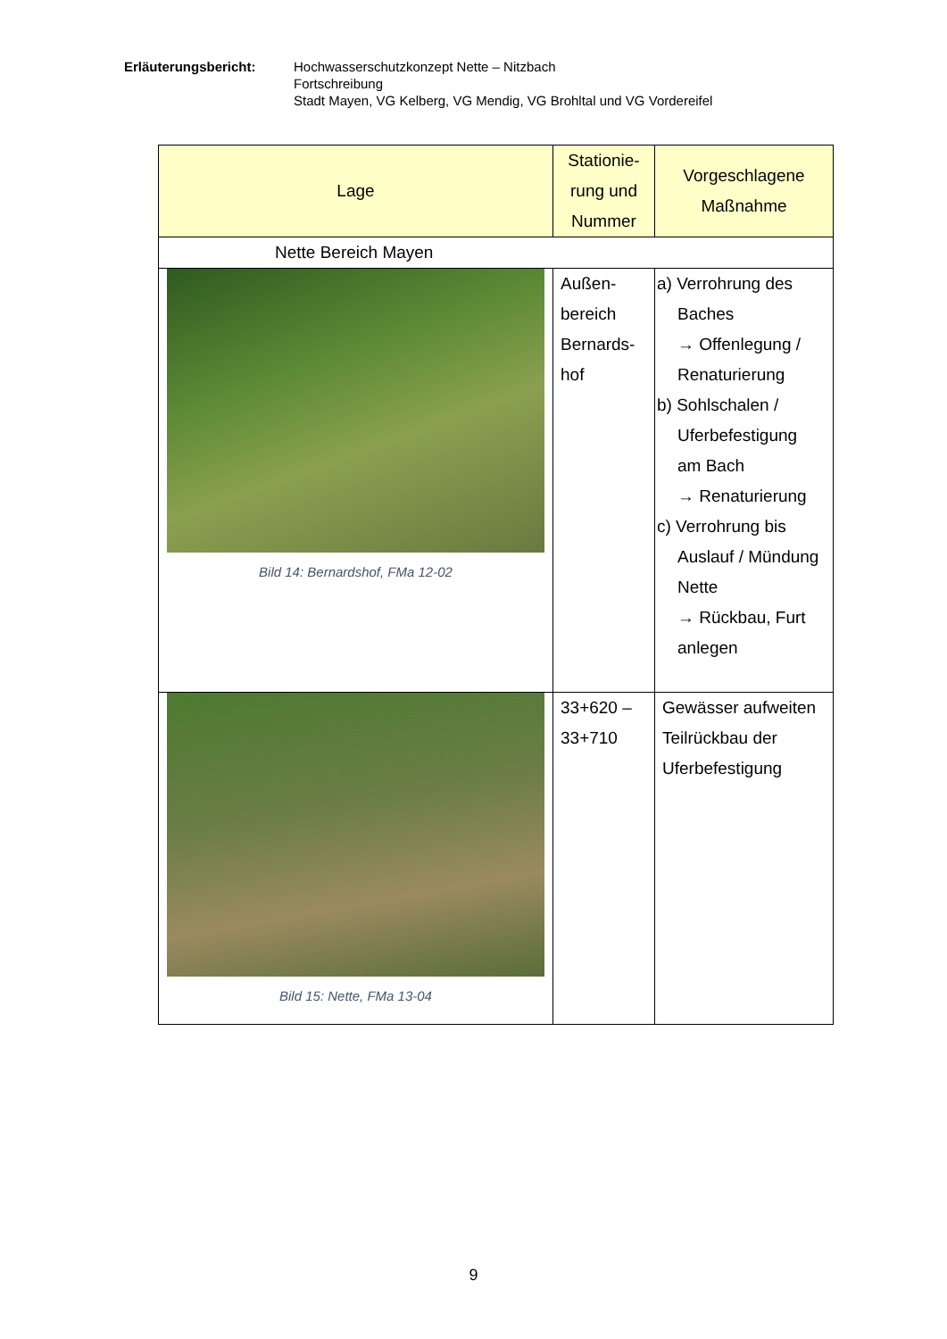Erläuterungsbericht: Hochwasserschutzkonzept Nette – Nitzbach
Fortschreibung
Stadt Mayen, VG Kelberg, VG Mendig, VG Brohltal und VG Vordereifel
| Lage | Stationie- rung und Nummer | Vorgeschlagene Maßnahme |
| --- | --- | --- |
| Nette Bereich Mayen | | |
| Bild 14: Bernardshof, FMa 12-02 | Außen- bereich Bernards- hof | a) Verrohrung des Baches → Offenlegung / Renaturierung b) Sohlschalen / Uferbefestigung am Bach → Renaturierung c) Verrohrung bis Auslauf / Mündung Nette → Rückbau, Furt anlegen |
| Bild 15: Nette, FMa 13-04 | 33+620 – 33+710 | Gewässer aufweiten Teilrückbau der Uferbefestigung |
9